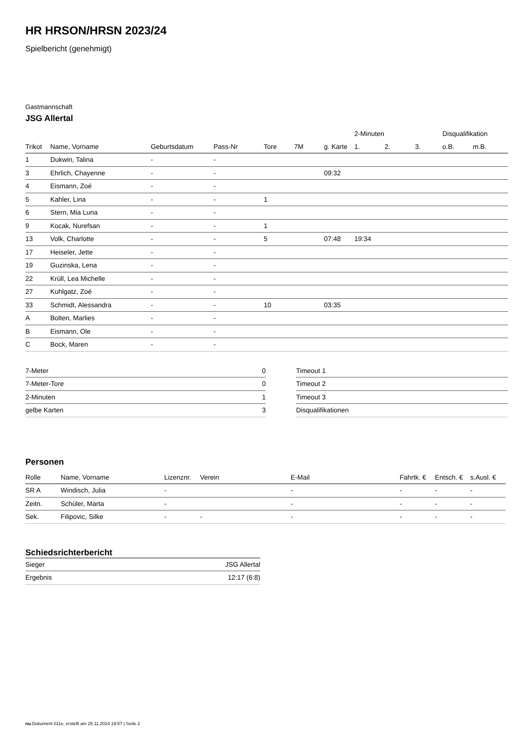HR HRSON/HRSN 2023/24
Spielbericht (genehmigt)
Gastmannschaft
JSG Allertal
| | | | | | | | 2-Minuten | | | Disqualifikation | |
| --- | --- | --- | --- | --- | --- | --- | --- | --- | --- | --- | --- |
| Trikot | Name, Vorname | Geburtsdatum | Pass-Nr | Tore | 7M | g. Karte | 1. | 2. | 3. | o.B. | m.B. |
| 1 | Dukwin, Talina | - | - | | | | | | | | |
| 3 | Ehrlich, Chayenne | - | - | | | 09:32 | | | | | |
| 4 | Eismann, Zoé | - | - | | | | | | | | |
| 5 | Kahler, Lina | - | - | 1 | | | | | | | |
| 6 | Stern, Mia Luna | - | - | | | | | | | | |
| 9 | Kocak, Nurefsan | - | - | 1 | | | | | | | |
| 13 | Volk, Charlotte | - | - | 5 | | 07:48 | 19:34 | | | | |
| 17 | Heiseler, Jette | - | - | | | | | | | | |
| 19 | Guzinska, Lena | - | - | | | | | | | | |
| 22 | Krüll, Lea Michelle | - | - | | | | | | | | |
| 27 | Kuhlgatz, Zoé | - | - | | | | | | | | |
| 33 | Schmidt, Alessandra | - | - | 10 | | 03:35 | | | | | |
| A | Bolten, Marlies | - | - | | | | | | | | |
| B | Eismann, Ole | - | - | | | | | | | | |
| C | Bock, Maren | - | - | | | | | | | | |
| 7-Meter | 0 |
| 7-Meter-Tore | 0 |
| 2-Minuten | 1 |
| gelbe Karten | 3 |
| Timeout 1 |
| Timeout 2 |
| Timeout 3 |
| Disqualifikationen |
Personen
| Rolle | Name, Vorname | Lizenznr. | Verein | E-Mail | Fahrtk. € | Entsch. € | s.Ausl. € |
| --- | --- | --- | --- | --- | --- | --- | --- |
| SR A | Windisch, Julia | - | | - | - | - | - |
| Zeitn. | Schüler, Marta | - | | - | - | - | - |
| Sek. | Filipovic, Silke | - | - | - | - | - | - |
Schiedsrichterbericht
| Sieger | JSG Allertal |
| Ergebnis | 12:17 (6:8) |
nu.Dokument 011e, erstellt am 25.11.2024 19:57 | Seite 2